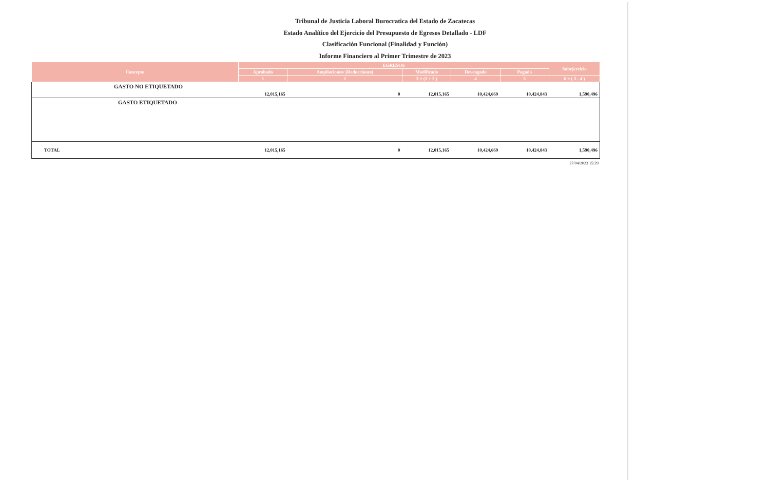Tribunal de Justicia Laboral Burocratica del Estado de Zacatecas
Estado Analítico del Ejercicio del Presupuesto de Egresos Detallado - LDF
Clasificación Funcional (Finalidad y Función)
Informe Financiero al Primer Trimestre de 2023
| Concepto | EGRESOS | | | | | Subejercicio |
| --- | --- | --- | --- | --- | --- | --- |
| | Aprobado | Ampliaciones/ (Reducciones) | Modificado | Devengado | Pagado | |
| | 1 | 2 | 3 = (1 + 2 ) | 4 | 5 | 6 = ( 3 - 4 ) |
| GASTO NO ETIQUETADO | | | | | | |
| | 12,015,165 | 0 | 12,015,165 | 10,424,669 | 10,424,843 | 1,590,496 |
| GASTO ETIQUETADO | | | | | | |
| TOTAL | 12,015,165 | 0 | 12,015,165 | 10,424,669 | 10,424,843 | 1,590,496 |
27/04/2023 15:29